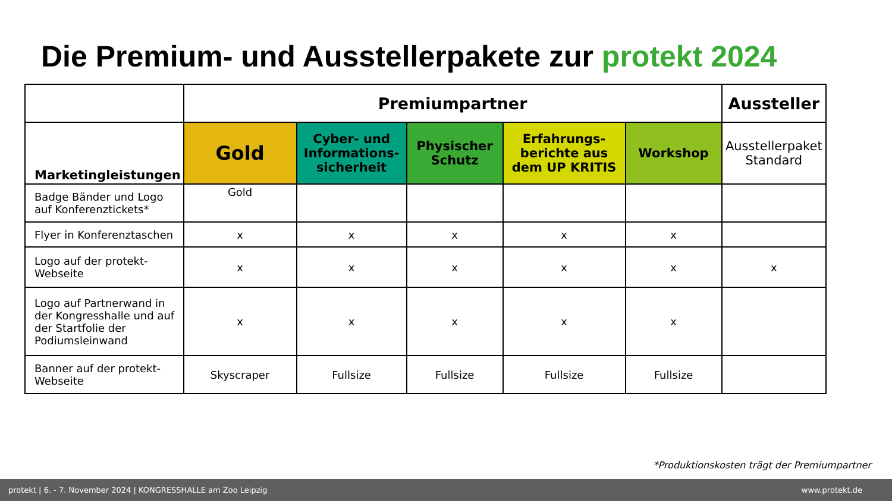Die Premium- und Ausstellerpakete zur protekt 2024
| | Premiumpartner | | | | | Aussteller |
| --- | --- | --- | --- | --- | --- | --- |
| Marketingleistungen | Gold | Cyber- und Informations-sicherheit | Physischer Schutz | Erfahrungs-berichte aus dem UP KRITIS | Workshop | Ausstellerpaket Standard |
| Badge Bänder und Logo auf Konferenztickets* | Gold | | | | | |
| Flyer in Konferenztaschen | x | x | x | x | x | |
| Logo auf der protekt-Webseite | x | x | x | x | x | x |
| Logo auf Partnerwand in der Kongresshalle und auf der Startfolie der Podiumsleinwand | x | x | x | x | x | |
| Banner auf der protekt-Webseite | Skyscraper | Fullsize | Fullsize | Fullsize | Fullsize | |
*Produktionskosten trägt der Premiumpartner
protekt | 6. - 7. November 2024 | KONGRESSHALLE am Zoo Leipzig www.protekt.de